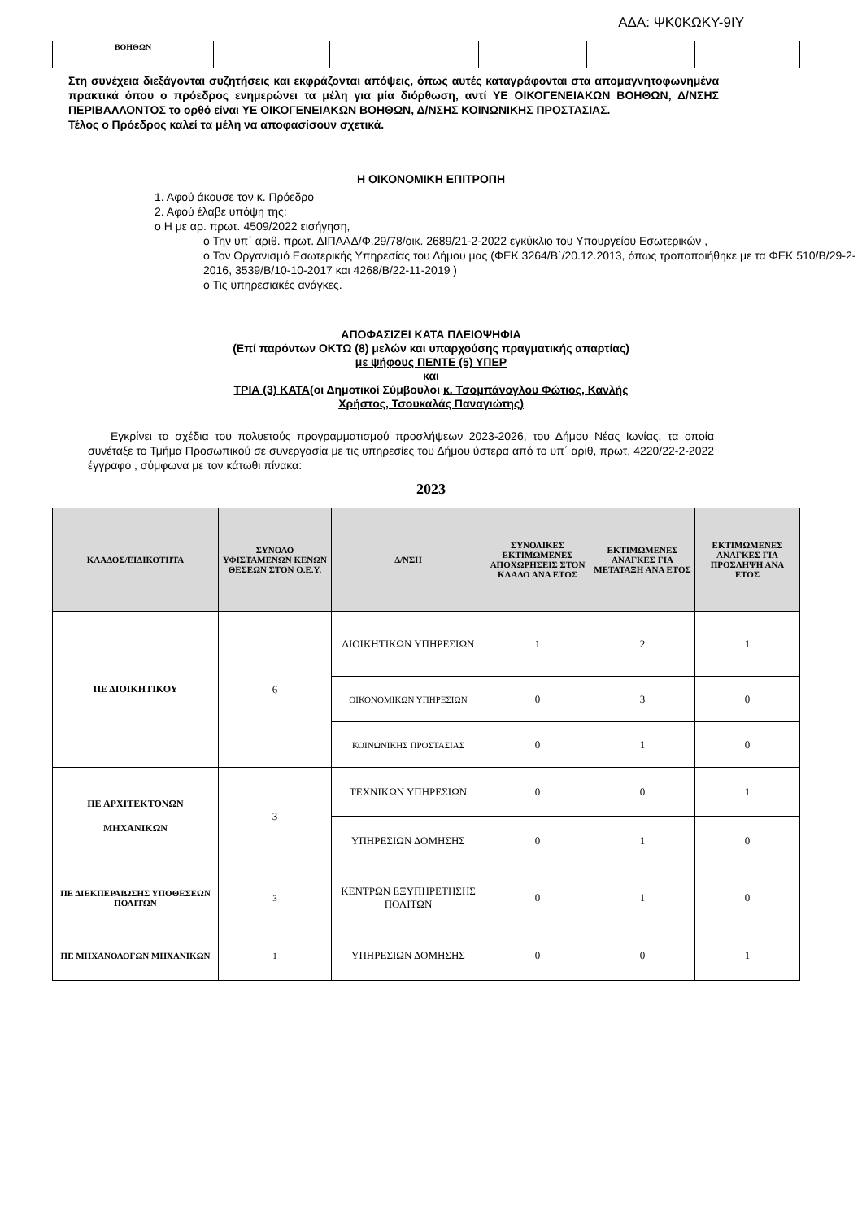ΑΔΑ: ΨΚ0ΚΩΚΥ-9ΙΥ
| ΒΟΗΘΩΝ | | | | | |
Στη συνέχεια διεξάγονται συζητήσεις και εκφράζονται απόψεις, όπως αυτές καταγράφονται στα απομαγνητοφωνημένα πρακτικά όπου ο πρόεδρος ενημερώνει τα μέλη για μία διόρθωση, αντί ΥΕ ΟΙΚΟΓΕΝΕΙΑΚΩΝ ΒΟΗΘΩΝ, Δ/ΝΣΗΣ ΠΕΡΙΒΑΛΛΟΝΤΟΣ το ορθό είναι ΥΕ ΟΙΚΟΓΕΝΕΙΑΚΩΝ ΒΟΗΘΩΝ, Δ/ΝΣΗΣ ΚΟΙΝΩΝΙΚΗΣ ΠΡΟΣΤΑΣΙΑΣ.
Τέλος ο Πρόεδρος καλεί τα μέλη να αποφασίσουν σχετικά.
Η ΟΙΚΟΝΟΜΙΚΗ ΕΠΙΤΡΟΠΗ
1. Αφού άκουσε τον κ. Πρόεδρο
2. Αφού έλαβε υπόψη της:
o Η με αρ. πρωτ. 4509/2022 εισήγηση,
o Την υπ΄ αριθ. πρωτ. ΔΙΠΑΑΔ/Φ.29/78/οικ. 2689/21-2-2022 εγκύκλιο του Υπουργείου Εσωτερικών ,
o Τον Οργανισμό Εσωτερικής Υπηρεσίας του Δήμου μας (ΦΕΚ 3264/Β΄/20.12.2013, όπως τροποποιήθηκε με τα ΦΕΚ 510/Β/29-2-2016, 3539/Β/10-10-2017 και 4268/Β/22-11-2019 )
o Τις υπηρεσιακές ανάγκες.
ΑΠΟΦΑΣΙΖΕΙ ΚΑΤΑ ΠΛΕΙΟΨΗΦΙΑ
(Επί παρόντων ΟΚΤΩ (8) μελών και υπαρχούσης πραγματικής απαρτίας)
με ψήφους ΠΕΝΤΕ (5) ΥΠΕΡ
και
ΤΡΙΑ (3) ΚΑΤΑ(οι Δημοτικοί Σύμβουλοι κ. Τσομπάνογλου Φώτιος, Κανλής
Χρήστος, Τσουκαλάς Παναγιώτης)
Εγκρίνει τα σχέδια του πολυετούς προγραμματισμού προσλήψεων 2023-2026, του Δήμου Νέας Ιωνίας, τα οποία συνέταξε το Τμήμα Προσωπικού σε συνεργασία με τις υπηρεσίες του Δήμου ύστερα από το υπ΄ αριθ, πρωτ, 4220/22-2-2022 έγγραφο , σύμφωνα με τον κάτωθι πίνακα:
2023
| ΚΛΑΔΟΣ/ΕΙΔΙΚΟΤΗΤΑ | ΣΥΝΟΛΟ ΥΦΙΣΤΑΜΕΝΩΝ ΚΕΝΩΝ ΘΕΣΕΩΝ ΣΤΟΝ Ο.Ε.Υ. | Δ/ΝΣΗ | ΣΥΝΟΛΙΚΕΣ ΕΚΤΙΜΩΜΕΝΕΣ ΑΠΟΧΩΡΗΣΕΙΣ ΣΤΟΝ ΚΛΑΔΟ ΑΝΑ ΕΤΟΣ | ΕΚΤΙΜΩΜΕΝΕΣ ΑΝΑΓΚΕΣ ΓΙΑ ΜΕΤΑΤΑΞΗ ΑΝΑ ΕΤΟΣ | ΕΚΤΙΜΩΜΕΝΕΣ ΑΝΑΓΚΕΣ ΓΙΑ ΠΡΟΣΛΗΨΗ ΑΝΑ ΕΤΟΣ |
| --- | --- | --- | --- | --- | --- |
| ΠΕ ΔΙΟΙΚΗΤΙΚΟΥ | 6 | ΔΙΟΙΚΗΤΙΚΩΝ ΥΠΗΡΕΣΙΩΝ | 1 | 2 | 1 |
| | | ΟΙΚΟΝΟΜΙΚΩΝ ΥΠΗΡΕΣΙΩΝ | 0 | 3 | 0 |
| | | ΚΟΙΝΩΝΙΚΗΣ ΠΡΟΣΤΑΣΙΑΣ | 0 | 1 | 0 |
| ΠΕ ΑΡΧΙΤΕΚΤΟΝΩΝ ΜΗΧΑΝΙΚΩΝ | 3 | ΤΕΧΝΙΚΩΝ ΥΠΗΡΕΣΙΩΝ | 0 | 0 | 1 |
| | | ΥΠΗΡΕΣΙΩΝ ΔΟΜΗΣΗΣ | 0 | 1 | 0 |
| ΠΕ ΔΙΕΚΠΕΡΑΙΩΣΗΣ ΥΠΟΘΕΣΕΩΝ ΠΟΛΙΤΩΝ | 3 | ΚΕΝΤΡΩΝ ΕΞΥΠΗΡΕΤΗΣΗΣ ΠΟΛΙΤΩΝ | 0 | 1 | 0 |
| ΠΕ ΜΗΧΑΝΟΛΟΓΩΝ ΜΗΧΑΝΙΚΩΝ | 1 | ΥΠΗΡΕΣΙΩΝ ΔΟΜΗΣΗΣ | 0 | 0 | 1 |